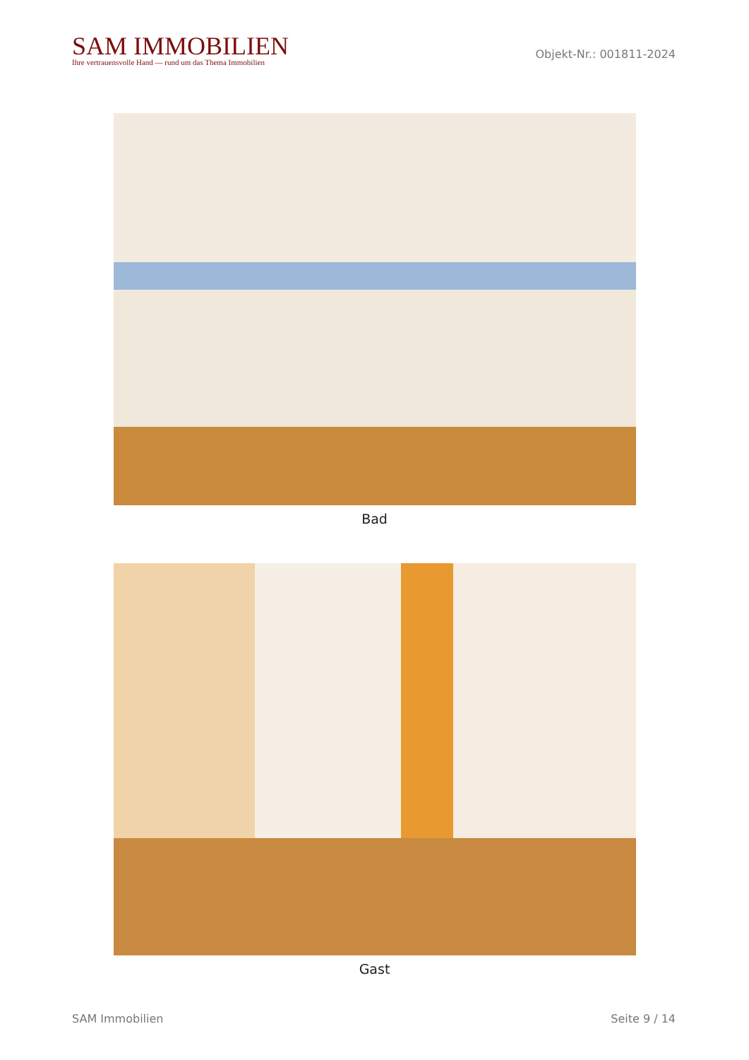SAM IMMOBILIEN
Ihre vertrauensvolle Hand — rund um das Thema Immobilien
Objekt-Nr.: 001811-2024
Bad
Gast
SAM Immobilien Seite 9 / 14